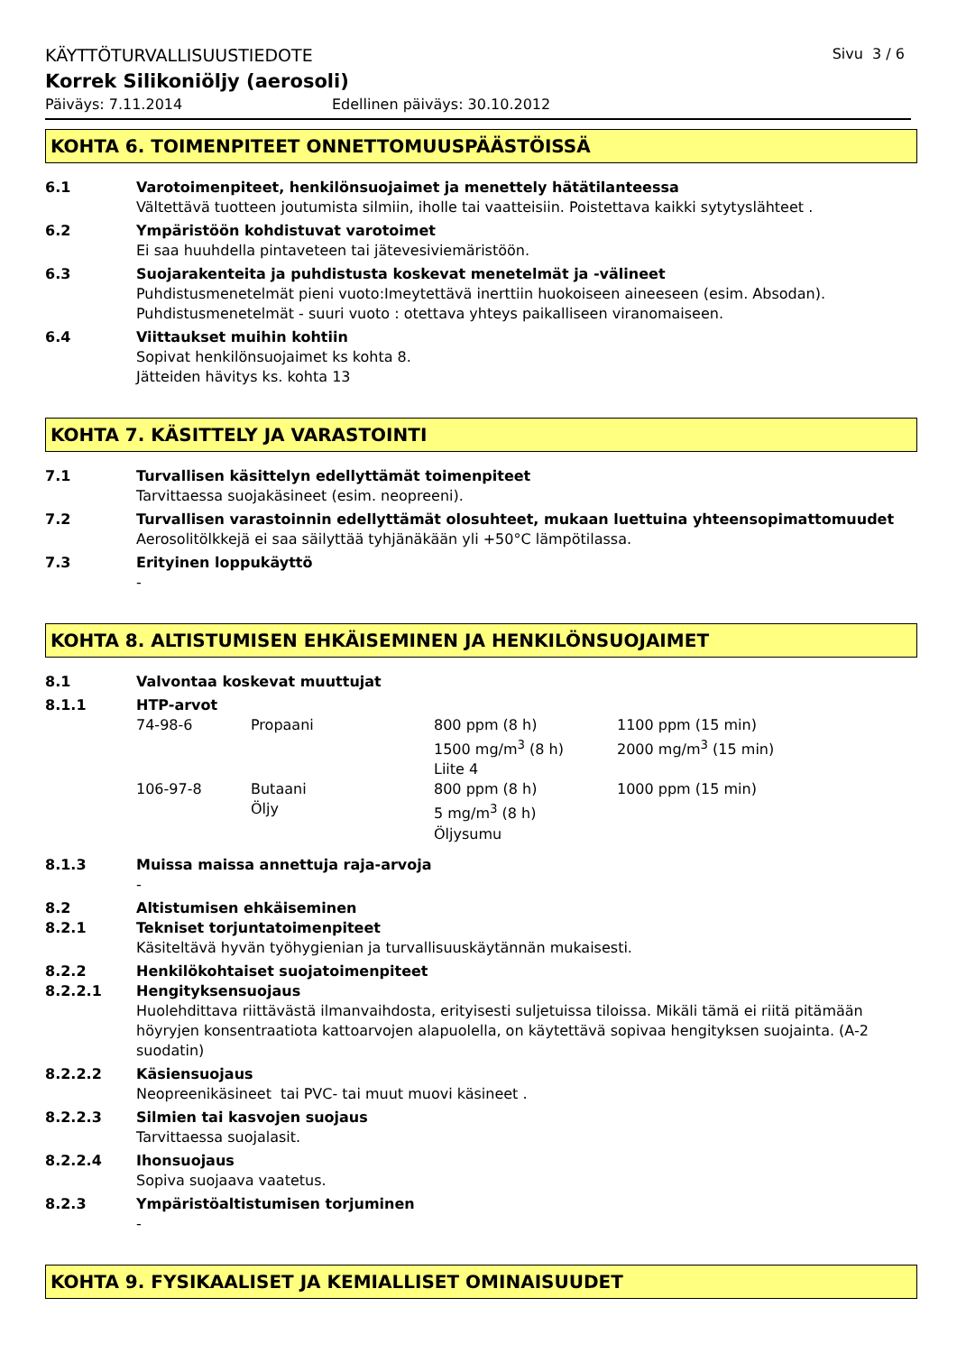KÄYTTÖTURVALLISUUSTIEDOTE Sivu 3 / 6
Korrek Silikoniöljy (aerosoli)
Päiväys: 7.11.2014 Edellinen päiväys: 30.10.2012
KOHTA 6. TOIMENPITEET ONNETTOMUUSPÄÄSTÖISSÄ
6.1 Varotoimenpiteet, henkilönsuojaimet ja menettely hätätilanteessa
Vältettävä tuotteen joutumista silmiin, iholle tai vaatteisiin. Poistettava kaikki sytytyslähteet .
6.2 Ympäristöön kohdistuvat varotoimet
Ei saa huuhdella pintaveteen tai jätevesiviemäristöön.
6.3 Suojarakenteita ja puhdistusta koskevat menetelmät ja -välineet
Puhdistusmenetelmät pieni vuoto:Imeytettävä inerttiin huokoiseen aineeseen (esim. Absodan).
Puhdistusmenetelmät - suuri vuoto : otettava yhteys paikalliseen viranomaiseen.
6.4 Viittaukset muihin kohtiin
Sopivat henkilönsuojaimet ks kohta 8.
Jätteiden hävitys ks. kohta 13
KOHTA 7. KÄSITTELY JA VARASTOINTI
7.1 Turvallisen käsittelyn edellyttämät toimenpiteet
Tarvittaessa suojakäsineet (esim. neopreeni).
7.2 Turvallisen varastoinnin edellyttämät olosuhteet, mukaan luettuina yhteensopimattomuudet
Aerosolitölkkejä ei saa säilyttää tyhjänäkään yli +50°C lämpötilassa.
7.3 Erityinen loppukäyttö
-
KOHTA 8. ALTISTUMISEN EHKÄISEMINEN JA HENKILÖNSUOJAIMET
8.1 Valvontaa koskevat muuttujat
8.1.1 HTP-arvot
| 74-98-6 | Propaani | 800 ppm (8 h) 1500 mg/m<sup>3</sup> (8 h) Liite 4 | 1100 ppm (15 min) 2000 mg/m<sup>3</sup> (15 min) |
| 106-97-8 | Butaani Öljy | 800 ppm (8 h) 5 mg/m<sup>3</sup> (8 h) Öljysumu | 1000 ppm (15 min) |
8.1.3 Muissa maissa annettuja raja-arvoja
-
8.2 Altistumisen ehkäiseminen
8.2.1 Tekniset torjuntatoimenpiteet
Käsiteltävä hyvän työhygienian ja turvallisuuskäytännän mukaisesti.
8.2.2 Henkilökohtaiset suojatoimenpiteet
8.2.2.1 Hengityksensuojaus
Huolehdittava riittävästä ilmanvaihdosta, erityisesti suljetuissa tiloissa. Mikäli tämä ei riitä pitämään höyryjen konsentraatiota kattoarvojen alapuolella, on käytettävä sopivaa hengityksen suojainta. (A-2 suodatin)
8.2.2.2 Käsiensuojaus
Neopreenikäsineet tai PVC- tai muut muovi käsineet .
8.2.2.3 Silmien tai kasvojen suojaus
Tarvittaessa suojalasit.
8.2.2.4 Ihonsuojaus
Sopiva suojaava vaatetus.
8.2.3 Ympäristöaltistumisen torjuminen
-
KOHTA 9. FYSIKAALISET JA KEMIALLISET OMINAISUUDET